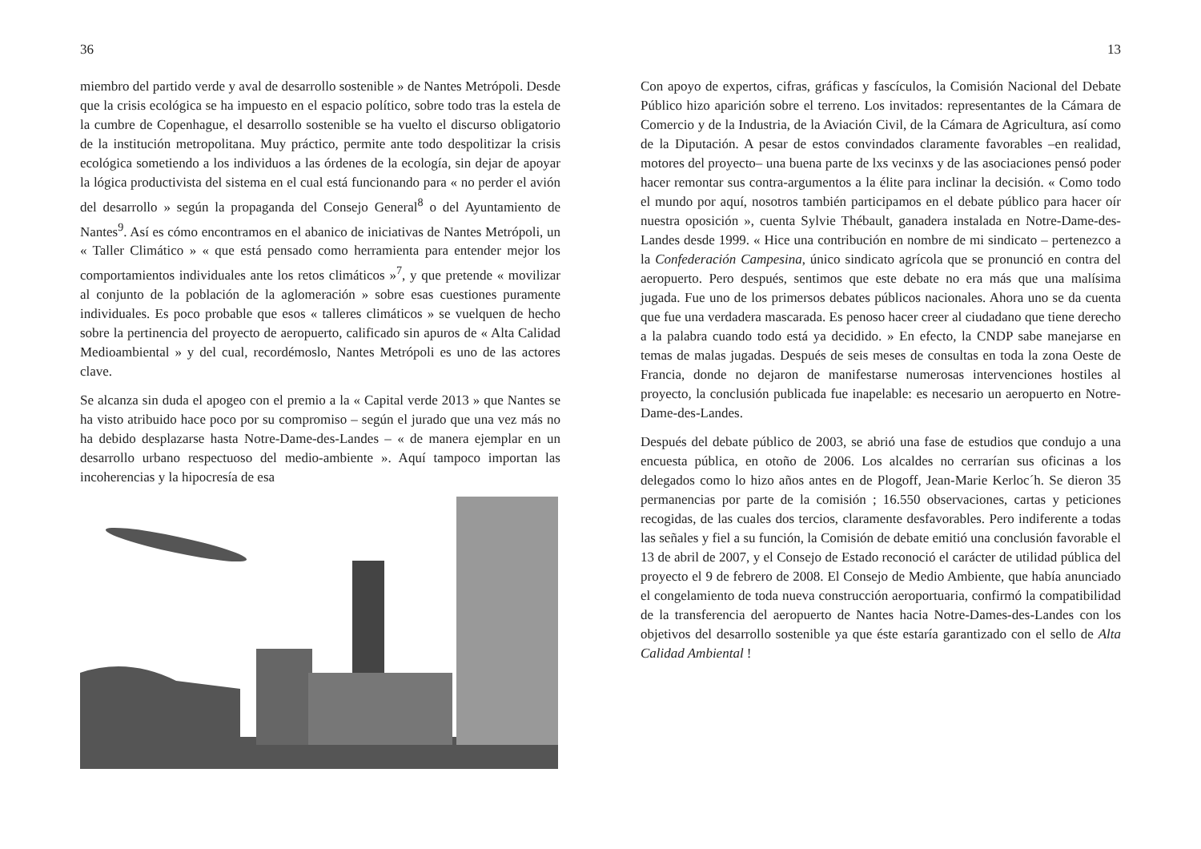36
miembro del partido verde y aval de desarrollo sostenible » de Nantes Metrópoli. Desde que la crisis ecológica se ha impuesto en el espacio político, sobre todo tras la estela de la cumbre de Copenhague, el desarrollo sostenible se ha vuelto el discurso obligatorio de la institución metropolitana. Muy práctico, permite ante todo despolitizar la crisis ecológica sometiendo a los individuos a las órdenes de la ecología, sin dejar de apoyar la lógica productivista del sistema en el cual está funcionando para « no perder el avión del desarrollo » según la propaganda del Consejo General<sup>8</sup> o del Ayuntamiento de Nantes<sup>9</sup>. Así es cómo encontramos en el abanico de iniciativas de Nantes Metrópoli, un « Taller Climático » « que está pensado como herramienta para entender mejor los comportamientos individuales ante los retos climáticos »<sup>7</sup>, y que pretende « movilizar al conjunto de la población de la aglomeración » sobre esas cuestiones puramente individuales. Es poco probable que esos « talleres climáticos » se vuelquen de hecho sobre la pertinencia del proyecto de aeropuerto, calificado sin apuros de « Alta Calidad Medioambiental » y del cual, recordémoslo, Nantes Metrópoli es uno de las actores clave.
Se alcanza sin duda el apogeo con el premio a la « Capital verde 2013 » que Nantes se ha visto atribuido hace poco por su compromiso – según el jurado que una vez más no ha debido desplazarse hasta Notre-Dame-des-Landes – « de manera ejemplar en un desarrollo urbano respectuoso del medio-ambiente ». Aquí tampoco importan las incoherencias y la hipocresía de esa
13
Con apoyo de expertos, cifras, gráficas y fascículos, la Comisión Nacional del Debate Público hizo aparición sobre el terreno. Los invitados: representantes de la Cámara de Comercio y de la Industria, de la Aviación Civil, de la Cámara de Agricultura, así como de la Diputación. A pesar de estos convindados claramente favorables –en realidad, motores del proyecto– una buena parte de lxs vecinxs y de las asociaciones pensó poder hacer remontar sus contra-argumentos a la élite para inclinar la decisión. « Como todo el mundo por aquí, nosotros también participamos en el debate público para hacer oír nuestra oposición », cuenta Sylvie Thébault, ganadera instalada en Notre-Dame-des-Landes desde 1999. « Hice una contribución en nombre de mi sindicato – pertenezco a la Confederación Campesina, único sindicato agrícola que se pronunció en contra del aeropuerto. Pero después, sentimos que este debate no era más que una malísima jugada. Fue uno de los primersos debates públicos nacionales. Ahora uno se da cuenta que fue una verdadera mascarada. Es penoso hacer creer al ciudadano que tiene derecho a la palabra cuando todo está ya decidido. » En efecto, la CNDP sabe manejarse en temas de malas jugadas. Después de seis meses de consultas en toda la zona Oeste de Francia, donde no dejaron de manifestarse numerosas intervenciones hostiles al proyecto, la conclusión publicada fue inapelable: es necesario un aeropuerto en Notre-Dame-des-Landes.
Después del debate público de 2003, se abrió una fase de estudios que condujo a una encuesta pública, en otoño de 2006. Los alcaldes no cerrarían sus oficinas a los delegados como lo hizo años antes en de Plogoff, Jean-Marie Kerloc´h. Se dieron 35 permanencias por parte de la comisión ; 16.550 observaciones, cartas y peticiones recogidas, de las cuales dos tercios, claramente desfavorables. Pero indiferente a todas las señales y fiel a su función, la Comisión de debate emitió una conclusión favorable el 13 de abril de 2007, y el Consejo de Estado reconoció el carácter de utilidad pública del proyecto el 9 de febrero de 2008. El Consejo de Medio Ambiente, que había anunciado el congelamiento de toda nueva construcción aeroportuaria, confirmó la compatibilidad de la transferencia del aeropuerto de Nantes hacia Notre-Dames-des-Landes con los objetivos del desarrollo sostenible ya que éste estaría garantizado con el sello de Alta Calidad Ambiental !